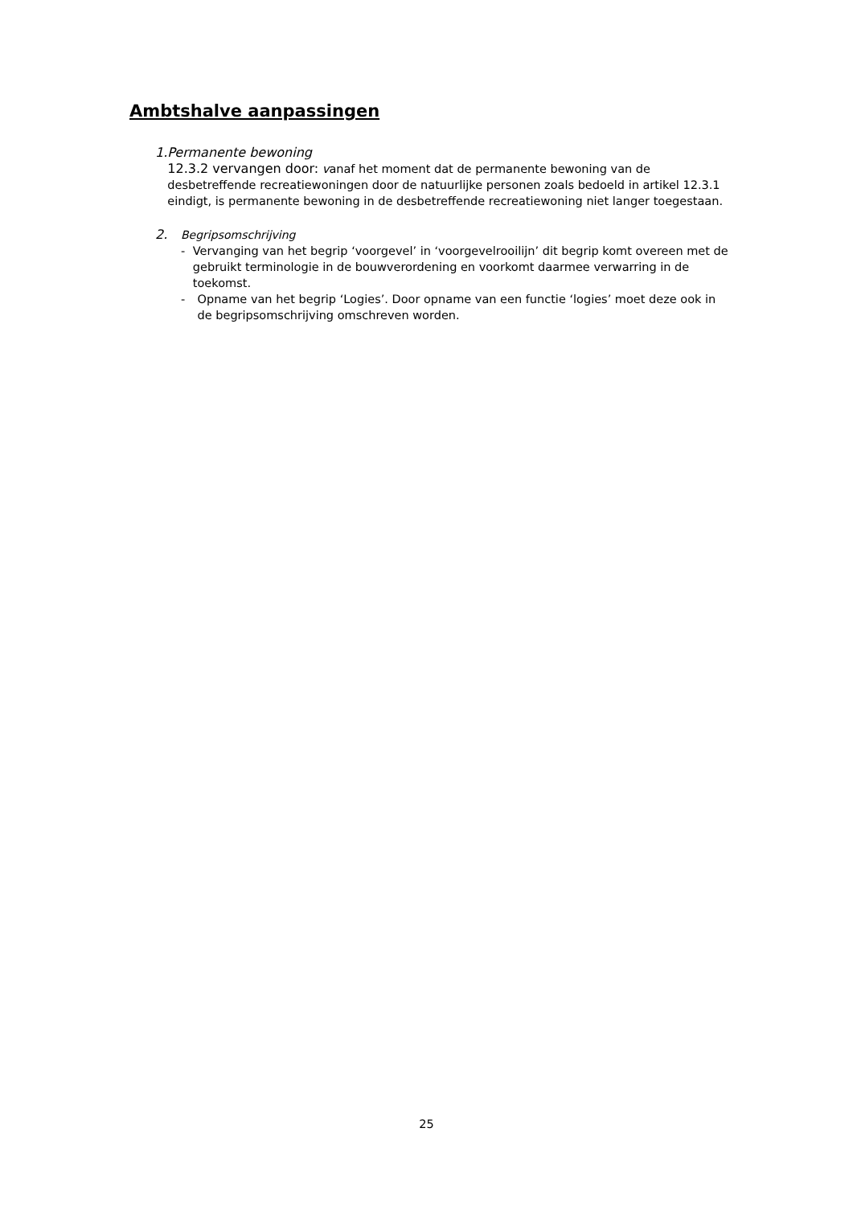Ambtshalve aanpassingen
1. Permanente bewoning
12.3.2 vervangen door: vanaf het moment dat de permanente bewoning van de desbetreffende recreatiewoningen door de natuurlijke personen zoals bedoeld in artikel 12.3.1 eindigt, is permanente bewoning in de desbetreffende recreatiewoning niet langer toegestaan.
2. Begripsomschrijving
- Vervanging van het begrip ‘voorgevel’ in ‘voorgevelrooilijn’ dit begrip komt overeen met de gebruikt terminologie in de bouwverordening en voorkomt daarmee verwarring in de toekomst.
- Opname van het begrip ‘Logies’. Door opname van een functie ‘logies’ moet deze ook in de begripsomschrijving omschreven worden.
25